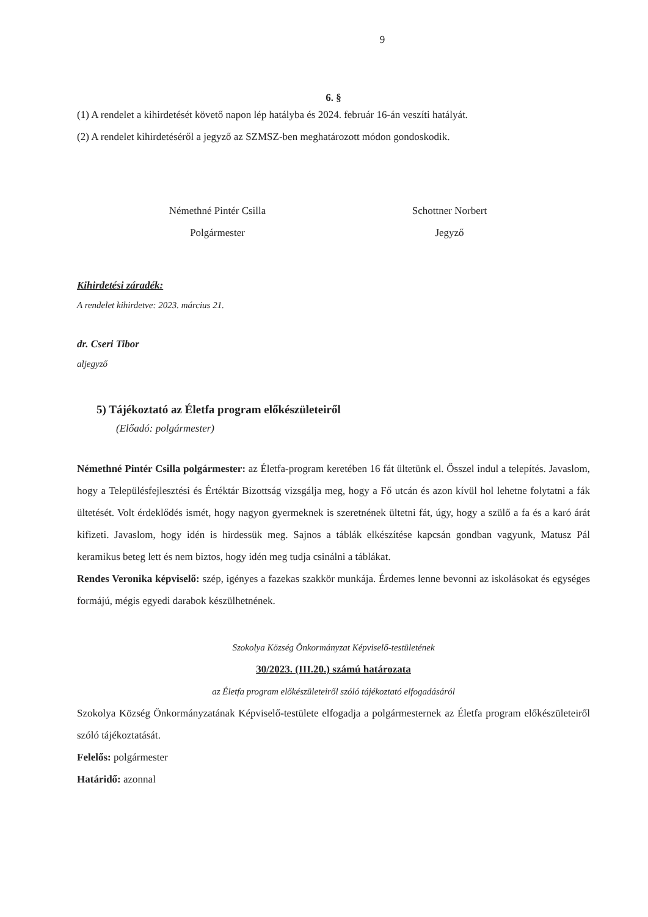9
6. §
(1) A rendelet a kihirdetését követő napon lép hatályba és 2024. február 16-án veszíti hatályát.
(2) A rendelet kihirdetéséről a jegyző az SZMSZ-ben meghatározott módon gondoskodik.
Némethné Pintér Csilla
Polgármester
Schottner Norbert
Jegyző
Kihirdetési záradék:
A rendelet kihirdetve: 2023. március 21.
dr. Cseri Tibor
aljegyző
5) Tájékoztató az Életfa program előkészületeiről
(Előadó: polgármester)
Némethné Pintér Csilla polgármester: az Életfa-program keretében 16 fát ültetünk el. Ősszel indul a telepítés. Javaslom, hogy a Településfejlesztési és Értéktár Bizottság vizsgálja meg, hogy a Fő utcán és azon kívül hol lehetne folytatni a fák ültetését. Volt érdeklődés ismét, hogy nagyon gyermeknek is szeretnének ültetni fát, úgy, hogy a szülő a fa és a karó árát kifizeti. Javaslom, hogy idén is hirdessük meg. Sajnos a táblák elkészítése kapcsán gondban vagyunk, Matusz Pál keramikus beteg lett és nem biztos, hogy idén meg tudja csinálni a táblákat.
Rendes Veronika képviselő: szép, igényes a fazekas szakkör munkája. Érdemes lenne bevonni az iskolásokat és egységes formájú, mégis egyedi darabok készülhetnének.
Szokolya Község Önkormányzat Képviselő-testületének
30/2023. (III.20.) számú határozata
az Életfa program előkészületeiről szóló tájékoztató elfogadásáról
Szokolya Község Önkormányzatának Képviselő-testülete elfogadja a polgármesternek az Életfa program előkészületeiről szóló tájékoztatását.
Felelős: polgármester
Határidő: azonnal